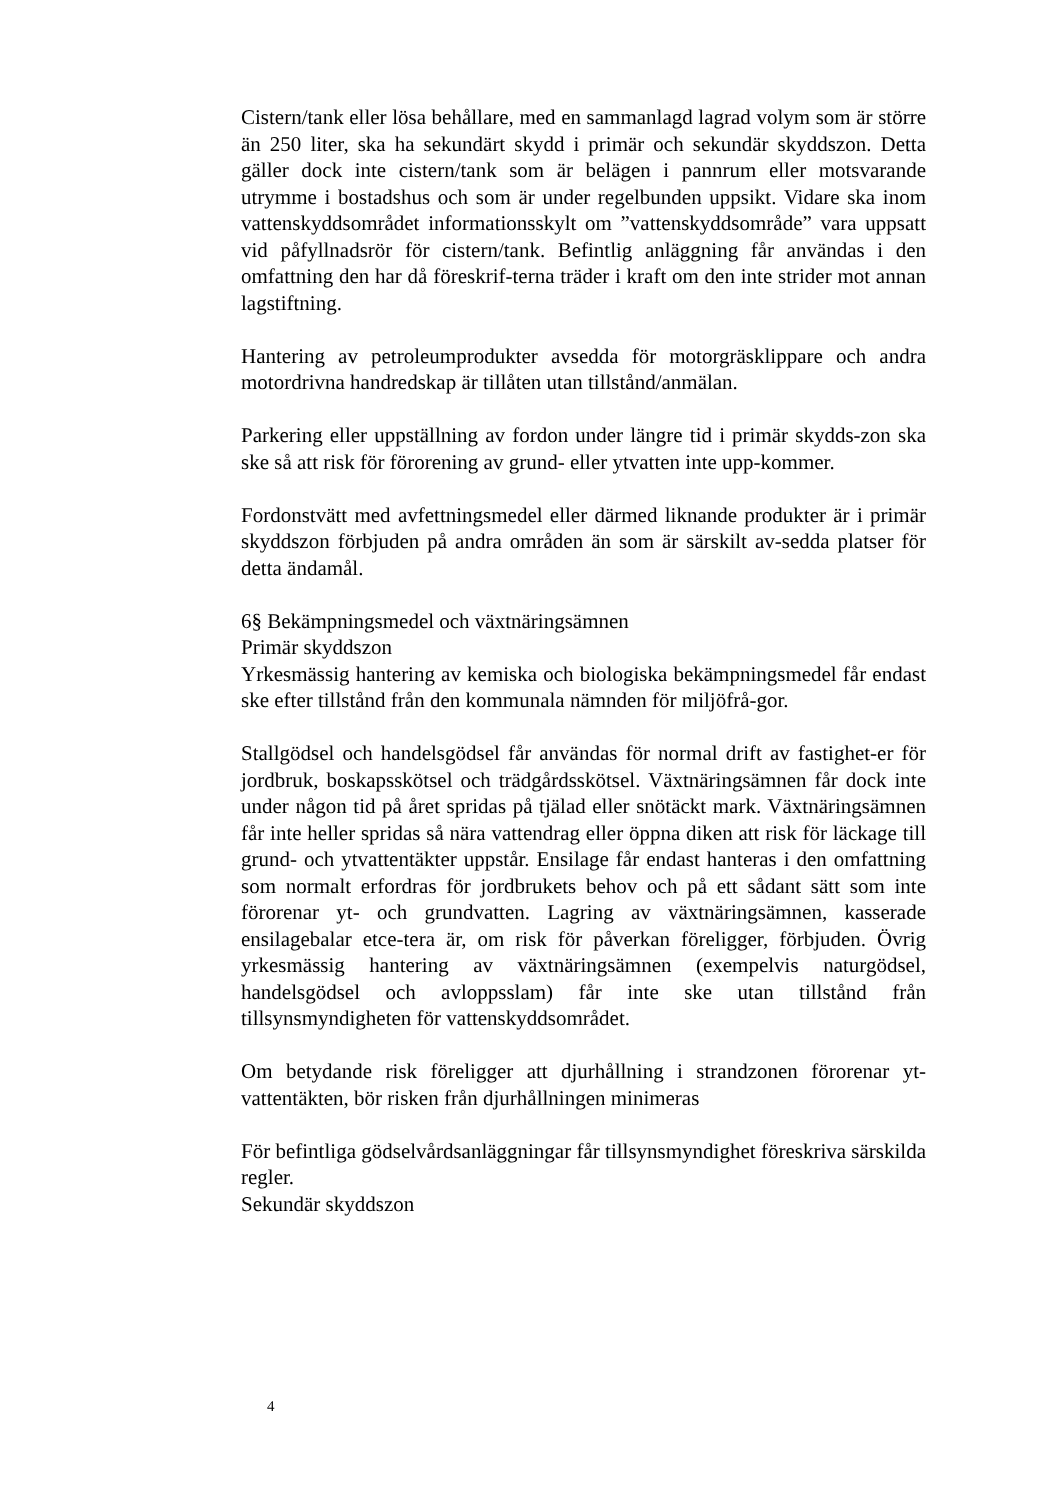Cistern/tank eller lösa behållare, med en sammanlagd lagrad volym som är större än 250 liter, ska ha sekundärt skydd i primär och sekundär skyddszon. Detta gäller dock inte cistern/tank som är belägen i pannrum eller motsvarande utrymme i bostadshus och som är under regelbunden uppsikt. Vidare ska inom vattenskyddsområdet informationsskylt om ”vattenskyddsområde” vara uppsatt vid påfyllnadsrör för cistern/tank. Befintlig anläggning får användas i den omfattning den har då föreskrif-terna träder i kraft om den inte strider mot annan lagstiftning.
Hantering av petroleumprodukter avsedda för motorgräsklippare och andra motordrivna handredskap är tillåten utan tillstånd/anmälan.
Parkering eller uppställning av fordon under längre tid i primär skydds-zon ska ske så att risk för förorening av grund- eller ytvatten inte upp-kommer.
Fordonstvätt med avfettningsmedel eller därmed liknande produkter är i primär skyddszon förbjuden på andra områden än som är särskilt av-sedda platser för detta ändamål.
6§ Bekämpningsmedel och växtnäringsämnen
Primär skyddszon
Yrkesmässig hantering av kemiska och biologiska bekämpningsmedel får endast ske efter tillstånd från den kommunala nämnden för miljöfrå-gor.
Stallgödsel och handelsgödsel får användas för normal drift av fastighet-er för jordbruk, boskapsskötsel och trädgårdsskötsel. Växtnäringsämnen får dock inte under någon tid på året spridas på tjälad eller snötäckt mark. Växtnäringsämnen får inte heller spridas så nära vattendrag eller öppna diken att risk för läckage till grund- och ytvattentäkter uppstår. Ensilage får endast hanteras i den omfattning som normalt erfordras för jordbrukets behov och på ett sådant sätt som inte förorenar yt- och grundvatten. Lagring av växtnäringsämnen, kasserade ensilagebalar etce-tera är, om risk för påverkan föreligger, förbjuden. Övrig yrkesmässig hantering av växtnäringsämnen (exempelvis naturgödsel, handelsgödsel och avloppsslam) får inte ske utan tillstånd från tillsynsmyndigheten för vattenskyddsområdet.
Om betydande risk föreligger att djurhållning i strandzonen förorenar yt-vattentäkten, bör risken från djurhållningen minimeras
För befintliga gödselvårdsanläggningar får tillsynsmyndighet föreskriva särskilda regler.
Sekundär skyddszon
4